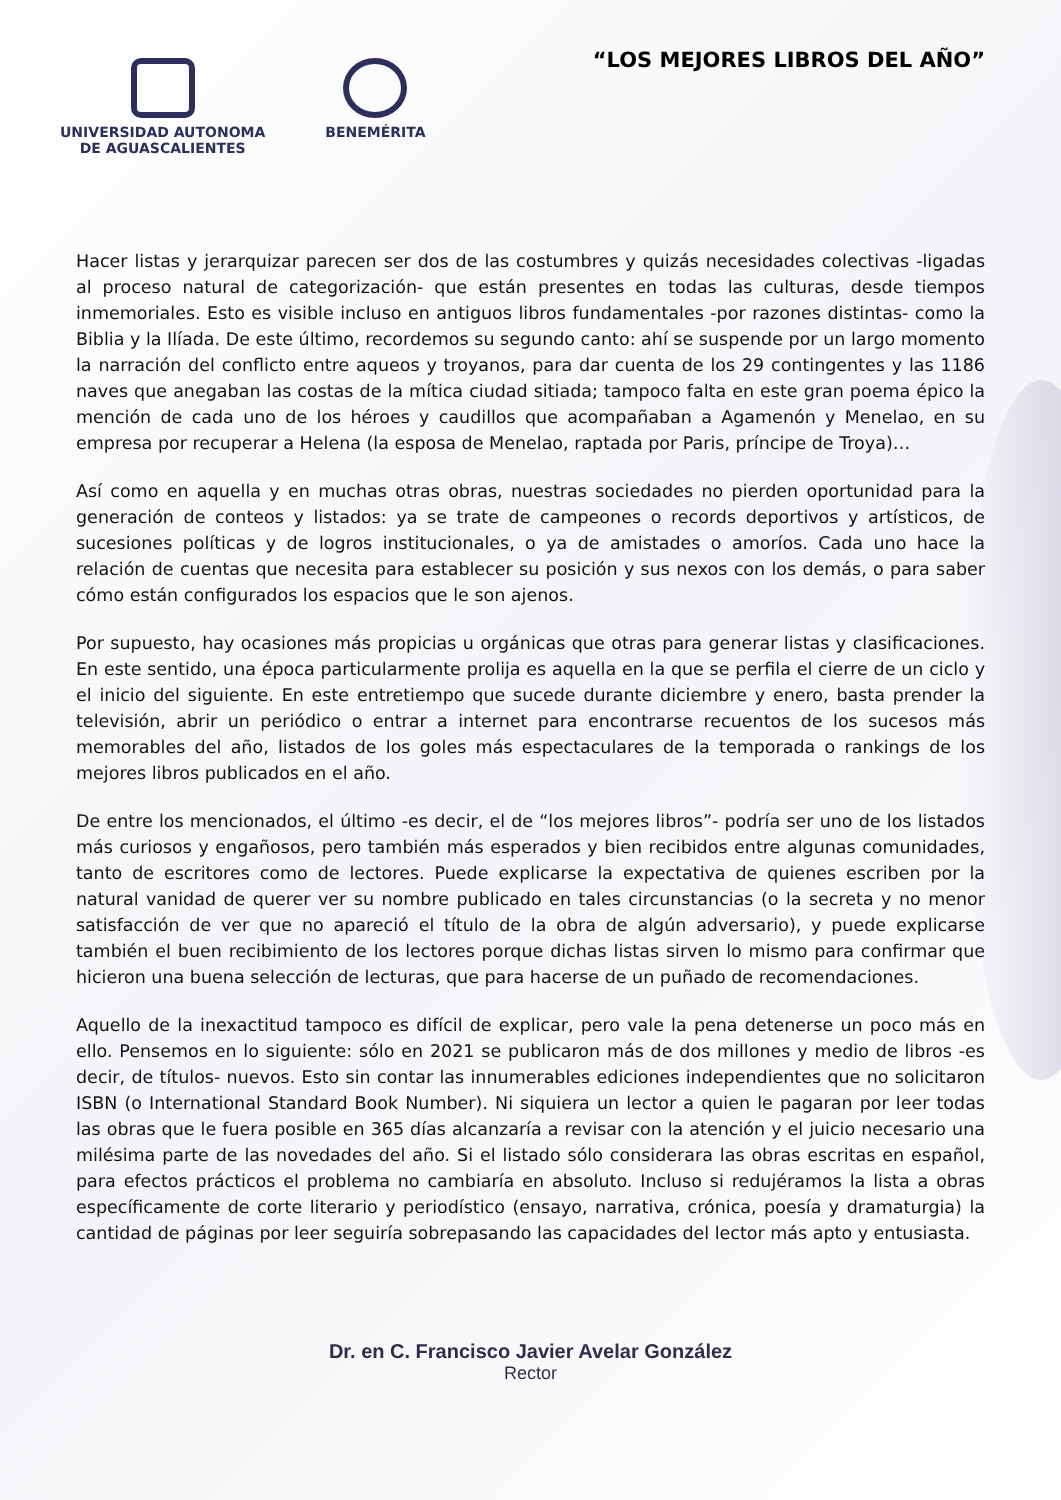UNIVERSIDAD AUTONOMA
DE AGUASCALIENTES
BENEMÉRITA
“LOS MEJORES LIBROS DEL AÑO”
Hacer listas y jerarquizar parecen ser dos de las costumbres y quizás necesidades colectivas -ligadas al proceso natural de categorización- que están presentes en todas las culturas, desde tiempos inmemoriales. Esto es visible incluso en antiguos libros fundamentales -por razones distintas- como la Biblia y la Ilíada. De este último, recordemos su segundo canto: ahí se suspende por un largo momento la narración del conflicto entre aqueos y troyanos, para dar cuenta de los 29 contingentes y las 1186 naves que anegaban las costas de la mítica ciudad sitiada; tampoco falta en este gran poema épico la mención de cada uno de los héroes y caudillos que acompañaban a Agamenón y Menelao, en su empresa por recuperar a Helena (la esposa de Menelao, raptada por Paris, príncipe de Troya)…
Así como en aquella y en muchas otras obras, nuestras sociedades no pierden oportunidad para la generación de conteos y listados: ya se trate de campeones o records deportivos y artísticos, de sucesiones políticas y de logros institucionales, o ya de amistades o amoríos. Cada uno hace la relación de cuentas que necesita para establecer su posición y sus nexos con los demás, o para saber cómo están configurados los espacios que le son ajenos.
Por supuesto, hay ocasiones más propicias u orgánicas que otras para generar listas y clasificaciones. En este sentido, una época particularmente prolija es aquella en la que se perfila el cierre de un ciclo y el inicio del siguiente. En este entretiempo que sucede durante diciembre y enero, basta prender la televisión, abrir un periódico o entrar a internet para encontrarse recuentos de los sucesos más memorables del año, listados de los goles más espectaculares de la temporada o rankings de los mejores libros publicados en el año.
De entre los mencionados, el último -es decir, el de “los mejores libros”- podría ser uno de los listados más curiosos y engañosos, pero también más esperados y bien recibidos entre algunas comunidades, tanto de escritores como de lectores. Puede explicarse la expectativa de quienes escriben por la natural vanidad de querer ver su nombre publicado en tales circunstancias (o la secreta y no menor satisfacción de ver que no apareció el título de la obra de algún adversario), y puede explicarse también el buen recibimiento de los lectores porque dichas listas sirven lo mismo para confirmar que hicieron una buena selección de lecturas, que para hacerse de un puñado de recomendaciones.
Aquello de la inexactitud tampoco es difícil de explicar, pero vale la pena detenerse un poco más en ello. Pensemos en lo siguiente: sólo en 2021 se publicaron más de dos millones y medio de libros -es decir, de títulos- nuevos. Esto sin contar las innumerables ediciones independientes que no solicitaron ISBN (o International Standard Book Number). Ni siquiera un lector a quien le pagaran por leer todas las obras que le fuera posible en 365 días alcanzaría a revisar con la atención y el juicio necesario una milésima parte de las novedades del año. Si el listado sólo considerara las obras escritas en español, para efectos prácticos el problema no cambiaría en absoluto. Incluso si redujéramos la lista a obras específicamente de corte literario y periodístico (ensayo, narrativa, crónica, poesía y dramaturgia) la cantidad de páginas por leer seguiría sobrepasando las capacidades del lector más apto y entusiasta.
Dr. en C. Francisco Javier Avelar González
Rector